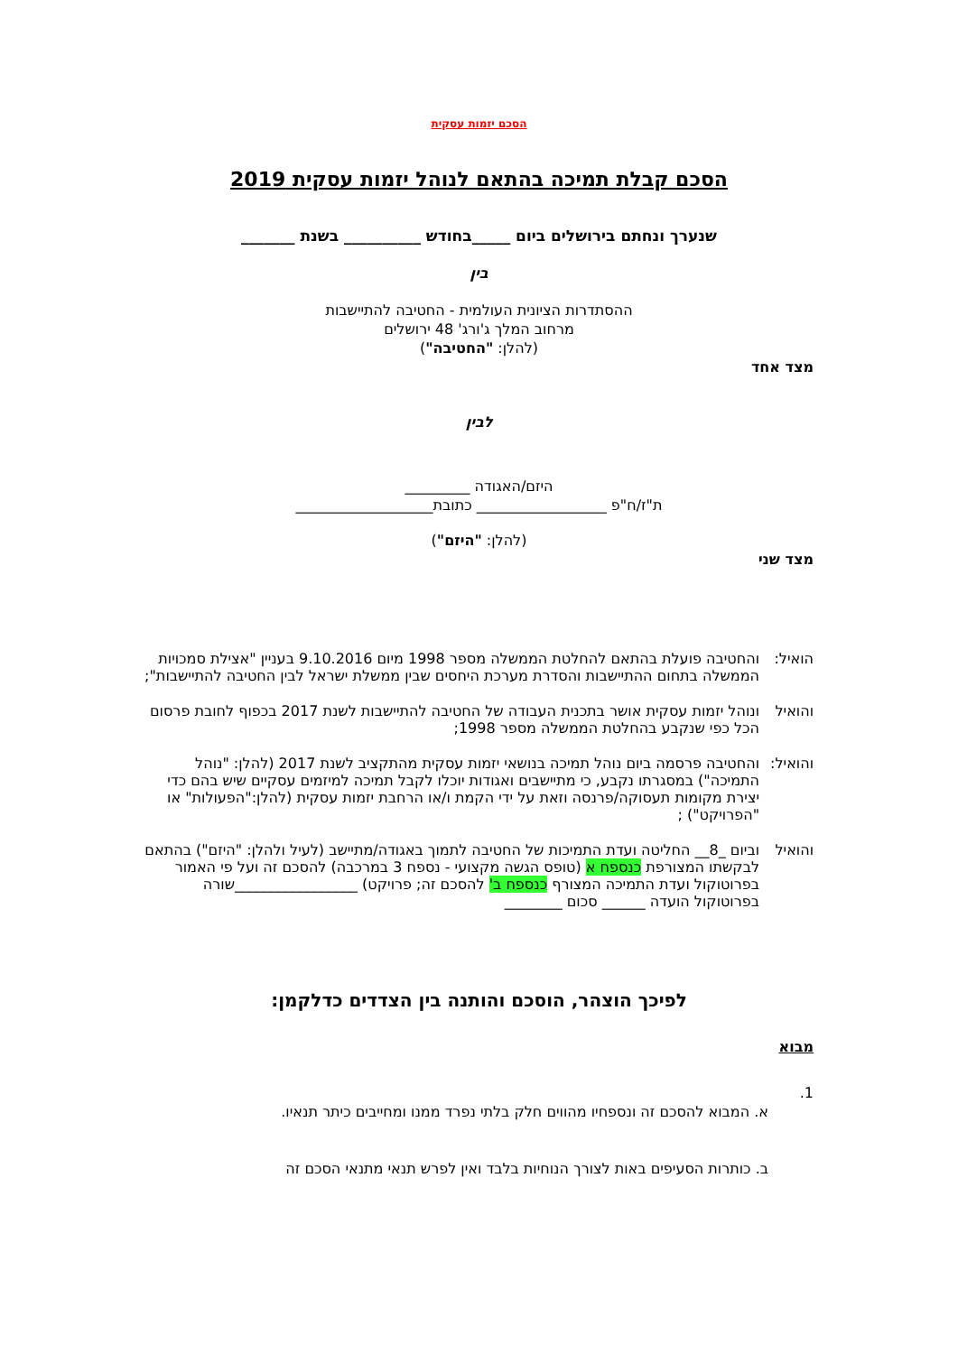הסכם יזמות עסקית
הסכם קבלת תמיכה בהתאם לנוהל יזמות עסקית 2019
שנערך ונחתם בירושלים ביום _____בחודש __________ בשנת _______
בין
ההסתדרות הציונית העולמית - החטיבה להתיישבות
מרחוב המלך ג'ורג' 48 ירושלים
(להלן: "החטיבה")
מצד אחד
לבין
היזם/האגודה _________
ת"ז/ח"פ __________________ כתובת___________________
(להלן: "היזם")
מצד שני
הואיל: והחטיבה פועלת בהתאם להחלטת הממשלה מספר 1998 מיום 9.10.2016 בעניין "אצילת סמכויות הממשלה בתחום ההתיישבות והסדרת מערכת היחסים שבין ממשלת ישראל לבין החטיבה להתיישבות";
והואיל ונוהל יזמות עסקית אושר בתכנית העבודה של החטיבה להתיישבות לשנת 2017 בכפוף לחובת פרסום הכל כפי שנקבע בהחלטת הממשלה מספר 1998;
והואיל:
והחטיבה פרסמה ביום נוהל תמיכה בנושאי יזמות עסקית מהתקציב לשנת 2017 (להלן: "נוהל התמיכה") במסגרתו נקבע, כי מתיישבים ואגודות יוכלו לקבל תמיכה למיזמים עסקיים שיש בהם כדי יצירת מקומות תעסוקה/פרנסה וזאת על ידי הקמת ו/או הרחבת יזמות עסקית (להלן:"הפעולות" או "הפרויקט") ;
והואיל וביום _8__ החליטה ועדת התמיכות של החטיבה לתמוך באגודה/מתיישב (לעיל ולהלן: "היזם") בהתאם לבקשתו המצורפת כנספח א (טופס הגשה מקצועי - נספח 3 במרכבה) להסכם זה ועל פי האמור בפרוטוקול ועדת התמיכה המצורף כנספח ב' להסכם זה; פרויקט) _________________שורה בפרוטוקול הועדה ______ סכום ________
לפיכך הוצהר, הוסכם והותנה בין הצדדים כדלקמן:
מבוא
1.
א. המבוא להסכם זה ונספחיו מהווים חלק בלתי נפרד ממנו ומחייבים כיתר תנאיו.
ב. כותרות הסעיפים באות לצורך הנוחיות בלבד ואין לפרש תנאי מתנאי הסכם זה